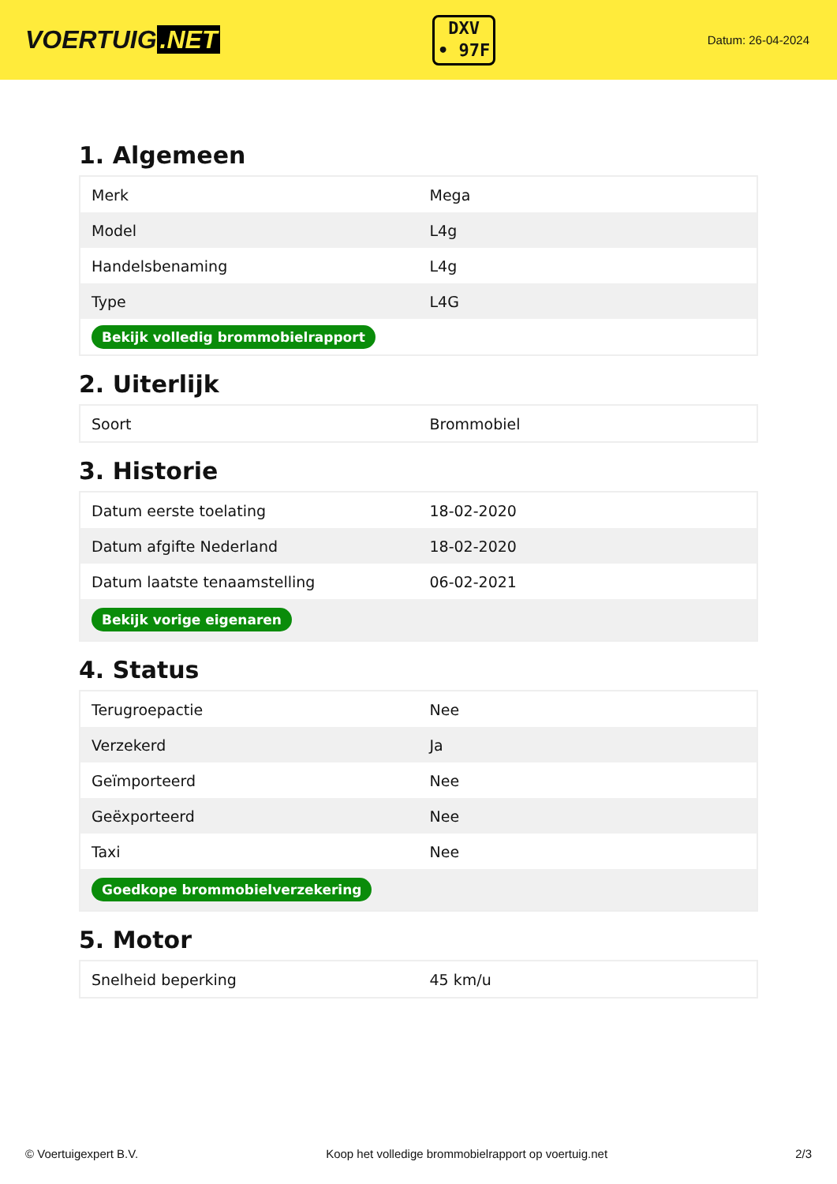VOERTUIG.NET
DXV
• 97F
Datum: 26-04-2024
1. Algemeen
| Merk | Mega |
| Model | L4g |
| Handelsbenaming | L4g |
| Type | L4G |
| Bekijk volledig brommobielrapport | |
2. Uiterlijk
| Soort | Brommobiel |
3. Historie
| Datum eerste toelating | 18-02-2020 |
| Datum afgifte Nederland | 18-02-2020 |
| Datum laatste tenaamstelling | 06-02-2021 |
| Bekijk vorige eigenaren | |
4. Status
| Terugroepactie | Nee |
| Verzekerd | Ja |
| Geïmporteerd | Nee |
| Geëxporteerd | Nee |
| Taxi | Nee |
| Goedkope brommobielverzekering | |
5. Motor
| Snelheid beperking | 45 km/u |
© Voertuigexpert B.V. Koop het volledige brommobielrapport op voertuig.net 2/3